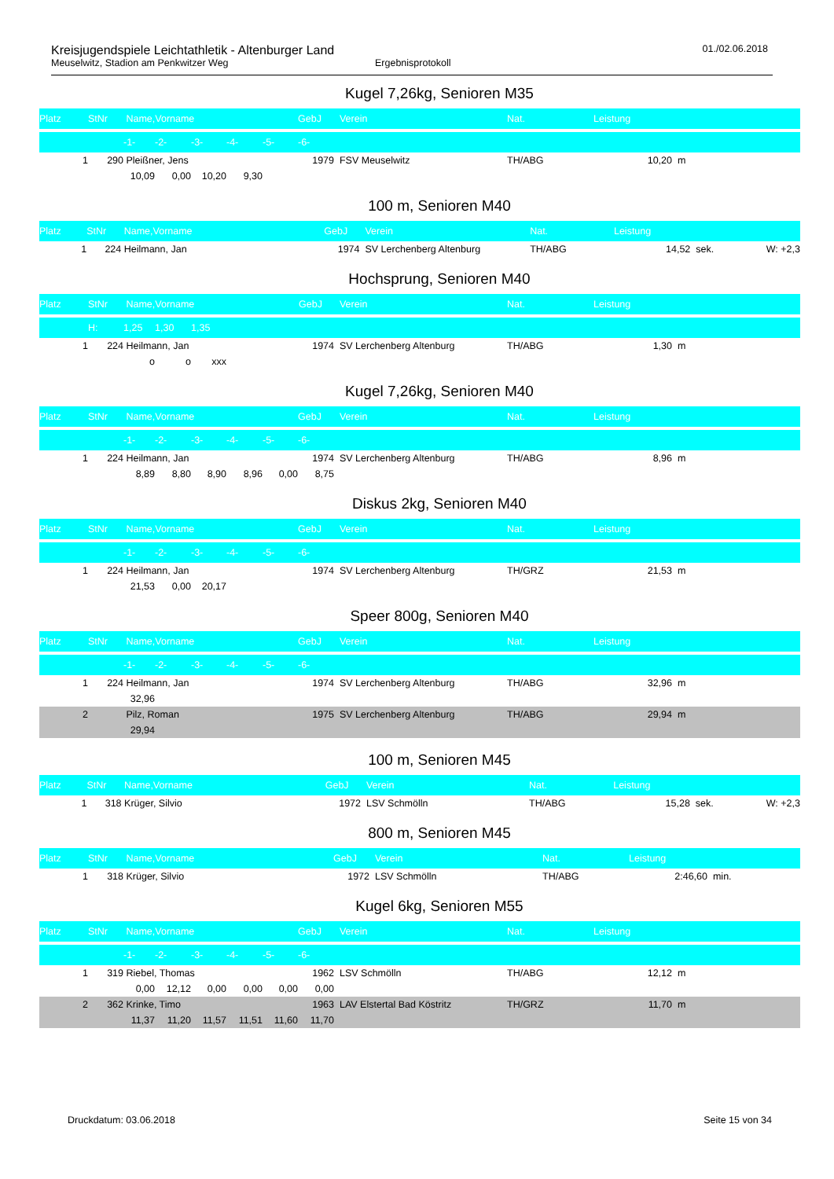Kreisjugendspiele Leichtathletik - Altenburger Land
01./02.06.2018
Meuselwitz, Stadion am Penkwitzer Weg Ergebnisprotokoll
Kugel 7,26kg, Senioren M35
| Platz | StNr | Name,Vorname | | | | | GebJ | Verein | Nat. | Leistung | | |
| --- | --- | --- | --- | --- | --- | --- | --- | --- | --- | --- | --- | --- |
| | | -1- | -2- | -3- | -4- | -5- | -6- | | | | | |
| 1 | 290 | Pleißner, Jens | | | | | 1979 | FSV Meuselwitz | TH/ABG | 10,20 | m | |
| | | 10,09 | 0,00 | 10,20 | 9,30 | | | | | | | |
100 m, Senioren M40
| Platz | StNr | Name,Vorname | GebJ | Verein | Nat. | Leistung | | |
| --- | --- | --- | --- | --- | --- | --- | --- | --- |
| 1 | 224 | Heilmann, Jan | 1974 | SV Lerchenberg Altenburg | TH/ABG | 14,52 | sek. | W: +2,3 |
Hochsprung, Senioren M40
| Platz | StNr | Name,Vorname | | | | GebJ | Verein | Nat. | Leistung | |
| --- | --- | --- | --- | --- | --- | --- | --- | --- | --- | --- |
| | H: | 1,25 | 1,30 | 1,35 | | | | | | |
| 1 | 224 | Heilmann, Jan | | | | 1974 | SV Lerchenberg Altenburg | TH/ABG | 1,30 | m |
| | | o | o | xxx | | | | | | |
Kugel 7,26kg, Senioren M40
| Platz | StNr | Name,Vorname | | | | | GebJ | Verein | Nat. | Leistung | |
| --- | --- | --- | --- | --- | --- | --- | --- | --- | --- | --- | --- |
| | | -1- | -2- | -3- | -4- | -5- | -6- | | | | |
| 1 | 224 | Heilmann, Jan | | | | | 1974 | SV Lerchenberg Altenburg | TH/ABG | 8,96 | m |
| | | 8,89 | 8,80 | 8,90 | 8,96 | 0,00 | 8,75 | | | | |
Diskus 2kg, Senioren M40
| Platz | StNr | Name,Vorname | | | | | GebJ | Verein | Nat. | Leistung | |
| --- | --- | --- | --- | --- | --- | --- | --- | --- | --- | --- | --- |
| | | -1- | -2- | -3- | -4- | -5- | -6- | | | | |
| 1 | 224 | Heilmann, Jan | | | | | 1974 | SV Lerchenberg Altenburg | TH/GRZ | 21,53 | m |
| | | 21,53 | 0,00 | 20,17 | | | | | | | |
Speer 800g, Senioren M40
| Platz | StNr | Name,Vorname | | | | | GebJ | Verein | Nat. | Leistung | |
| --- | --- | --- | --- | --- | --- | --- | --- | --- | --- | --- | --- |
| | | -1- | -2- | -3- | -4- | -5- | -6- | | | | |
| 1 | 224 | Heilmann, Jan | | | | | 1974 | SV Lerchenberg Altenburg | TH/ABG | 32,96 | m |
| | | 32,96 | | | | | | | | | |
| 2 | | Pilz, Roman | | | | | 1975 | SV Lerchenberg Altenburg | TH/ABG | 29,94 | m |
| | | 29,94 | | | | | | | | | |
100 m, Senioren M45
| Platz | StNr | Name,Vorname | GebJ | Verein | Nat. | Leistung | | |
| --- | --- | --- | --- | --- | --- | --- | --- | --- |
| 1 | 318 | Krüger, Silvio | 1972 | LSV Schmölln | TH/ABG | 15,28 | sek. | W: +2,3 |
800 m, Senioren M45
| Platz | StNr | Name,Vorname | GebJ | Verein | Nat. | Leistung | |
| --- | --- | --- | --- | --- | --- | --- | --- |
| 1 | 318 | Krüger, Silvio | 1972 | LSV Schmölln | TH/ABG | 2:46,60 | min. |
Kugel 6kg, Senioren M55
| Platz | StNr | Name,Vorname | | | | | GebJ | Verein | Nat. | Leistung | |
| --- | --- | --- | --- | --- | --- | --- | --- | --- | --- | --- | --- |
| | | -1- | -2- | -3- | -4- | -5- | -6- | | | | |
| 1 | 319 | Riebel, Thomas | | | | | 1962 | LSV Schmölln | TH/ABG | 12,12 | m |
| | | 0,00 | 12,12 | 0,00 | 0,00 | 0,00 | 0,00 | | | | |
| 2 | 362 | Krinke, Timo | | | | | 1963 | LAV Elstertal Bad Köstritz | TH/GRZ | 11,70 | m |
| | | 11,37 | 11,20 | 11,57 | 11,51 | 11,60 | 11,70 | | | | |
Druckdatum: 03.06.2018 Seite 15 von 34